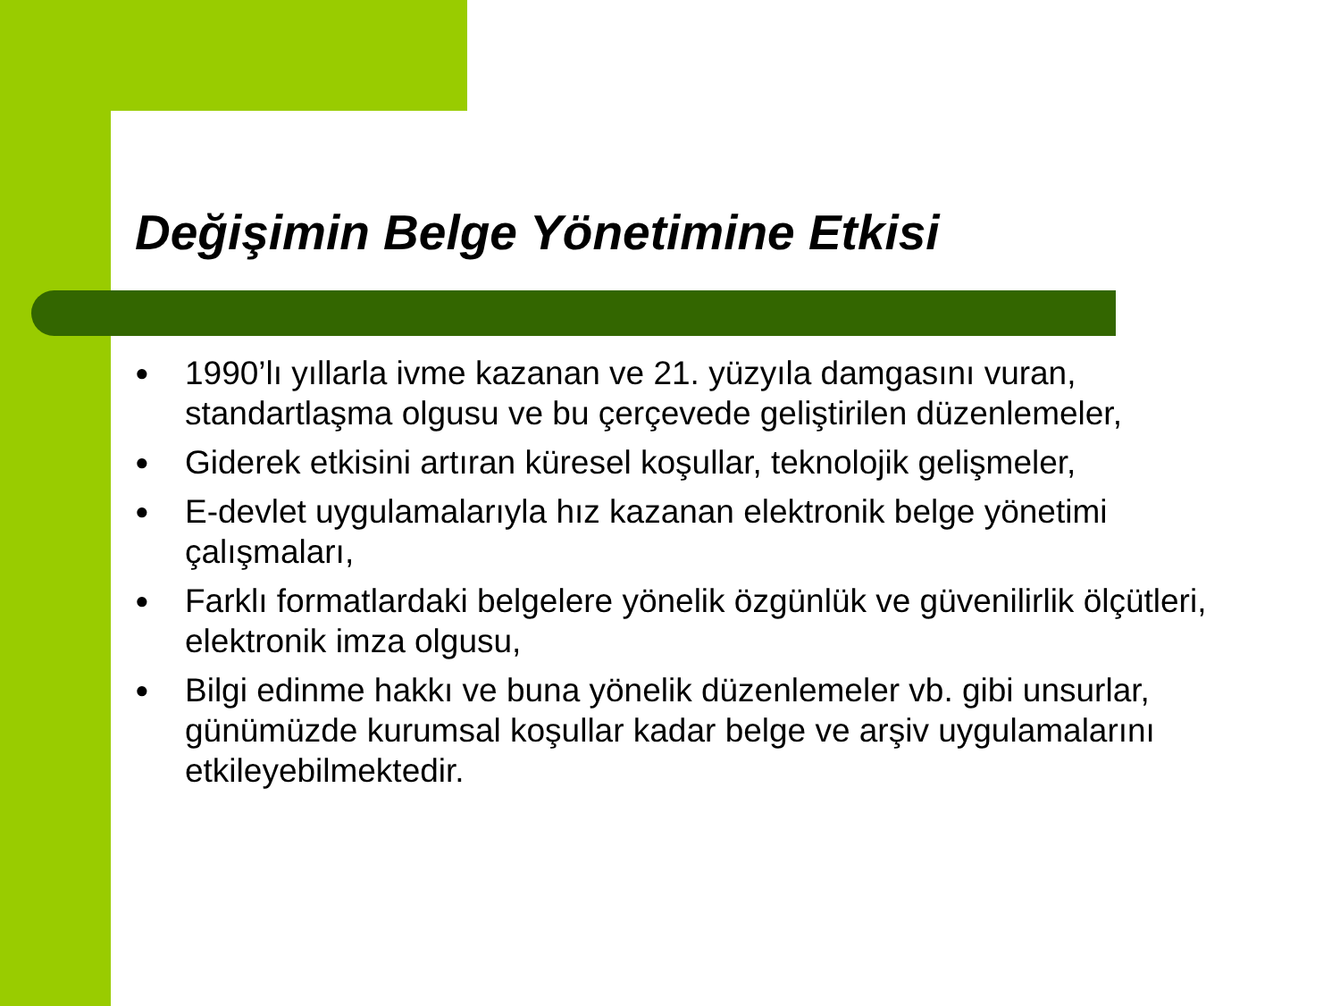Değişimin Belge Yönetimine Etkisi
● 1990’lı yıllarla ivme kazanan ve 21. yüzyıla damgasını vuran, standartlaşma olgusu ve bu çerçevede geliştirilen düzenlemeler,
● Giderek etkisini artıran küresel koşullar, teknolojik gelişmeler,
● E-devlet uygulamalarıyla hız kazanan elektronik belge yönetimi çalışmaları,
● Farklı formatlardaki belgelere yönelik özgünlük ve güvenilirlik ölçütleri, elektronik imza olgusu,
● Bilgi edinme hakkı ve buna yönelik düzenlemeler vb. gibi unsurlar, günümüzde kurumsal koşullar kadar belge ve arşiv uygulamalarını etkileyebilmektedir.